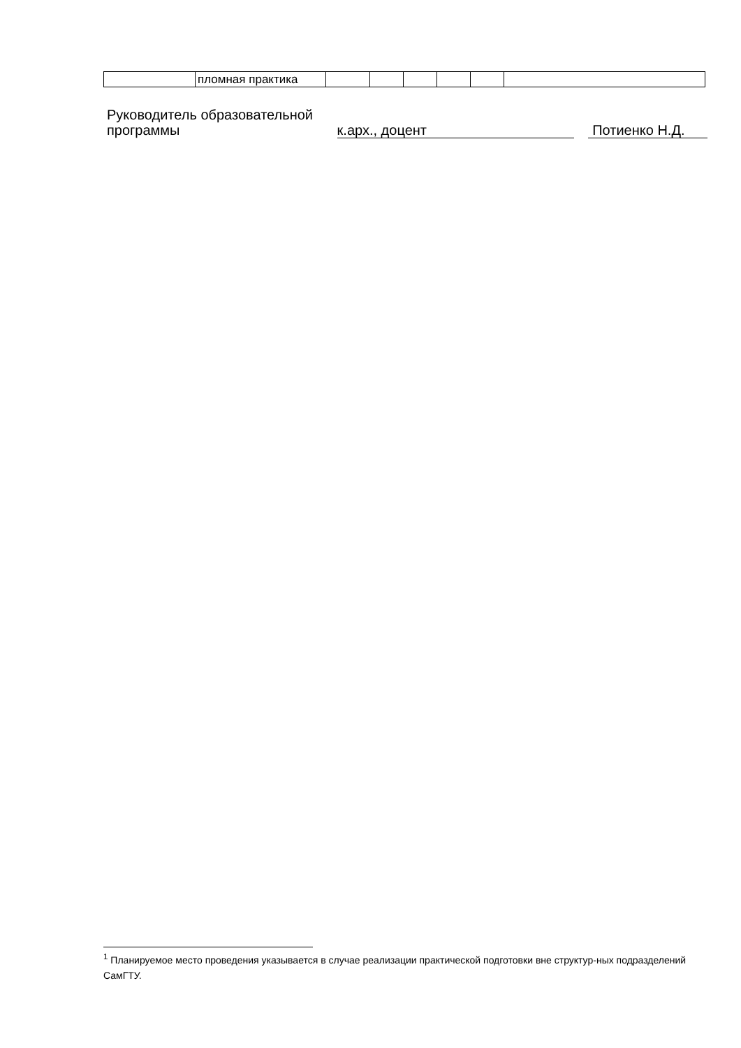| | пломная практика | | | | | | |
Руководитель образовательной
программы
к.арх., доцент Потиенко Н.Д.
<sup>1</sup> Планируемое место проведения указывается в случае реализации практической подготовки вне структур-ных подразделений СамГТУ.